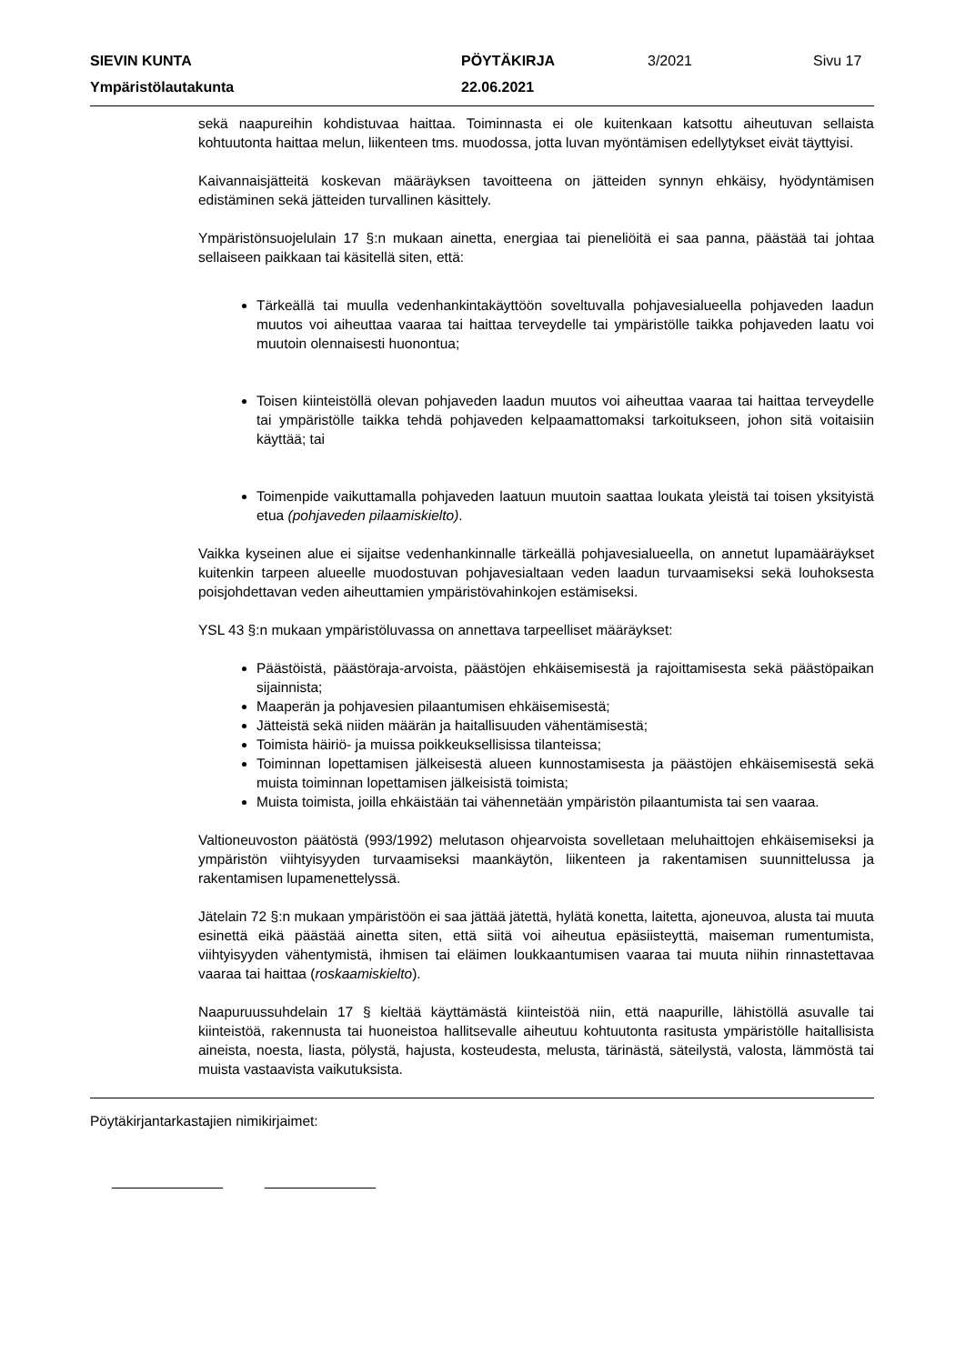SIEVIN KUNTA
PÖYTÄKIRJA
3/2021
Sivu 17
Ympäristölautakunta
22.06.2021
sekä naapureihin kohdistuvaa haittaa. Toiminnasta ei ole kuitenkaan katsottu aiheutuvan sellaista kohtuutonta haittaa melun, liikenteen tms. muodossa, jotta luvan myöntämisen edellytykset eivät täyttyisi.
Kaivannaisjätteitä koskevan määräyksen tavoitteena on jätteiden synnyn ehkäisy, hyödyntämisen edistäminen sekä jätteiden turvallinen käsittely.
Ympäristönsuojelulain 17 §:n mukaan ainetta, energiaa tai pieneliöitä ei saa panna, päästää tai johtaa sellaiseen paikkaan tai käsitellä siten, että:
Tärkeällä tai muulla vedenhankintakäyttöön soveltuvalla pohjavesialueella pohjaveden laadun muutos voi aiheuttaa vaaraa tai haittaa terveydelle tai ympäristölle taikka pohjaveden laatu voi muutoin olennaisesti huonontua;
Toisen kiinteistöllä olevan pohjaveden laadun muutos voi aiheuttaa vaaraa tai haittaa terveydelle tai ympäristölle taikka tehdä pohjaveden kelpaamattomaksi tarkoitukseen, johon sitä voitaisiin käyttää; tai
Toimenpide vaikuttamalla pohjaveden laatuun muutoin saattaa loukata yleistä tai toisen yksityistä etua (pohjaveden pilaamiskielto).
Vaikka kyseinen alue ei sijaitse vedenhankinnalle tärkeällä pohjavesialueella, on annetut lupamääräykset kuitenkin tarpeen alueelle muodostuvan pohjavesialtaan veden laadun turvaamiseksi sekä louhoksesta poisjohdettavan veden aiheuttamien ympäristövahinkojen estämiseksi.
YSL 43 §:n mukaan ympäristöluvassa on annettava tarpeelliset määräykset:
Päästöistä, päästöraja-arvoista, päästöjen ehkäisemisestä ja rajoittamisesta sekä päästöpaikan sijainnista;
Maaperän ja pohjavesien pilaantumisen ehkäisemisestä;
Jätteistä sekä niiden määrän ja haitallisuuden vähentämisestä;
Toimista häiriö- ja muissa poikkeuksellisissa tilanteissa;
Toiminnan lopettamisen jälkeisestä alueen kunnostamisesta ja päästöjen ehkäisemisestä sekä muista toiminnan lopettamisen jälkeisistä toimista;
Muista toimista, joilla ehkäistään tai vähennetään ympäristön pilaantumista tai sen vaaraa.
Valtioneuvoston päätöstä (993/1992) melutason ohjearvoista sovelletaan meluhaittojen ehkäisemiseksi ja ympäristön viihtyisyyden turvaamiseksi maankäytön, liikenteen ja rakentamisen suunnittelussa ja rakentamisen lupamenettelyssä.
Jätelain 72 §:n mukaan ympäristöön ei saa jättää jätettä, hylätä konetta, laitetta, ajoneuvoa, alusta tai muuta esinettä eikä päästää ainetta siten, että siitä voi aiheutua epäsiisteyttä, maiseman rumentumista, viihtyisyyden vähentymistä, ihmisen tai eläimen loukkaantumisen vaaraa tai muuta niihin rinnastettavaa vaaraa tai haittaa (roskaamiskielto).
Naapuruussuhdelain 17 § kieltää käyttämästä kiinteistöä niin, että naapurille, lähistöllä asuvalle tai kiinteistöä, rakennusta tai huoneistoa hallitsevalle aiheutuu kohtuutonta rasitusta ympäristölle haitallisista aineista, noesta, liasta, pölystä, hajusta, kosteudesta, melusta, tärinästä, säteilystä, valosta, lämmöstä tai muista vastaavista vaikutuksista.
Pöytäkirjantarkastajien nimikirjaimet: